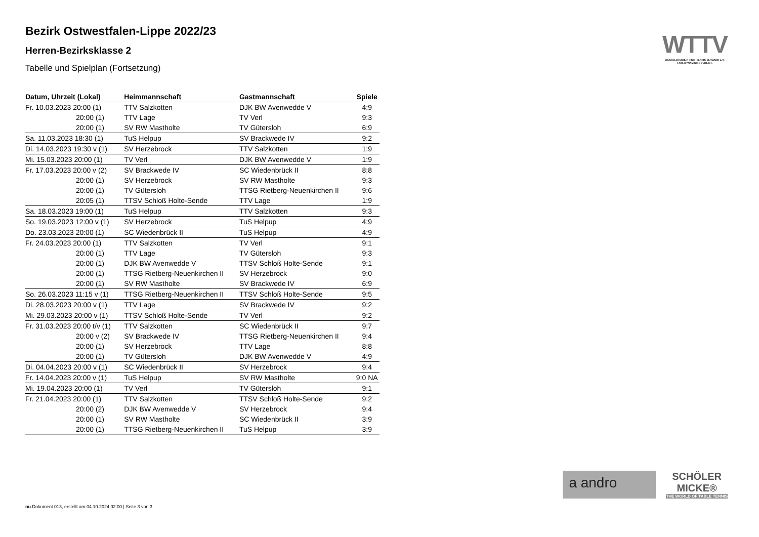Bezirk Ostwestfalen-Lippe 2022/23
Herren-Bezirksklasse 2
Tabelle und Spielplan (Fortsetzung)
| Datum, Uhrzeit (Lokal) | Heimmannschaft | Gastmannschaft | Spiele |
| --- | --- | --- | --- |
| Fr. 10.03.2023 20:00 (1) | TTV Salzkotten | DJK BW Avenwedde V | 4:9 |
| 20:00 (1) | TTV Lage | TV Verl | 9:3 |
| 20:00 (1) | SV RW Mastholte | TV Gütersloh | 6:9 |
| Sa. 11.03.2023 18:30 (1) | TuS Helpup | SV Brackwede IV | 9:2 |
| Di. 14.03.2023 19:30 v (1) | SV Herzebrock | TTV Salzkotten | 1:9 |
| Mi. 15.03.2023 20:00 (1) | TV Verl | DJK BW Avenwedde V | 1:9 |
| Fr. 17.03.2023 20:00 v (2) | SV Brackwede IV | SC Wiedenbrück II | 8:8 |
| 20:00 (1) | SV Herzebrock | SV RW Mastholte | 9:3 |
| 20:00 (1) | TV Gütersloh | TTSG Rietberg-Neuenkirchen II | 9:6 |
| 20:05 (1) | TTSV Schloß Holte-Sende | TTV Lage | 1:9 |
| Sa. 18.03.2023 19:00 (1) | TuS Helpup | TTV Salzkotten | 9:3 |
| So. 19.03.2023 12:00 v (1) | SV Herzebrock | TuS Helpup | 4:9 |
| Do. 23.03.2023 20:00 (1) | SC Wiedenbrück II | TuS Helpup | 4:9 |
| Fr. 24.03.2023 20:00 (1) | TTV Salzkotten | TV Verl | 9:1 |
| 20:00 (1) | TTV Lage | TV Gütersloh | 9:3 |
| 20:00 (1) | DJK BW Avenwedde V | TTSV Schloß Holte-Sende | 9:1 |
| 20:00 (1) | TTSG Rietberg-Neuenkirchen II | SV Herzebrock | 9:0 |
| 20:00 (1) | SV RW Mastholte | SV Brackwede IV | 6:9 |
| So. 26.03.2023 11:15 v (1) | TTSG Rietberg-Neuenkirchen II | TTSV Schloß Holte-Sende | 9:5 |
| Di. 28.03.2023 20:00 v (1) | TTV Lage | SV Brackwede IV | 9:2 |
| Mi. 29.03.2023 20:00 v (1) | TTSV Schloß Holte-Sende | TV Verl | 9:2 |
| Fr. 31.03.2023 20:00 t/v (1) | TTV Salzkotten | SC Wiedenbrück II | 9:7 |
| 20:00 v (2) | SV Brackwede IV | TTSG Rietberg-Neuenkirchen II | 9:4 |
| 20:00 (1) | SV Herzebrock | TTV Lage | 8:8 |
| 20:00 (1) | TV Gütersloh | DJK BW Avenwedde V | 4:9 |
| Di. 04.04.2023 20:00 v (1) | SC Wiedenbrück II | SV Herzebrock | 9:4 |
| Fr. 14.04.2023 20:00 v (1) | TuS Helpup | SV RW Mastholte | 9:0 NA |
| Mi. 19.04.2023 20:00 (1) | TV Verl | TV Gütersloh | 9:1 |
| Fr. 21.04.2023 20:00 (1) | TTV Salzkotten | TTSV Schloß Holte-Sende | 9:2 |
| 20:00 (2) | DJK BW Avenwedde V | SV Herzebrock | 9:4 |
| 20:00 (1) | SV RW Mastholte | SC Wiedenbrück II | 3:9 |
| 20:00 (1) | TTSG Rietberg-Neuenkirchen II | TuS Helpup | 3:9 |
WTTV
WESTDEUTSCHER TISCHTENNIS-VERBAND E.V.
FAIR. DYNAMISCH. VEREINT.
a andro
SCHÖLER
MICKE®
THE WORLD OF TABLE TENNIS
nu.Dokument 013, erstellt am 04.10.2024 02:00 | Seite 3 von 3